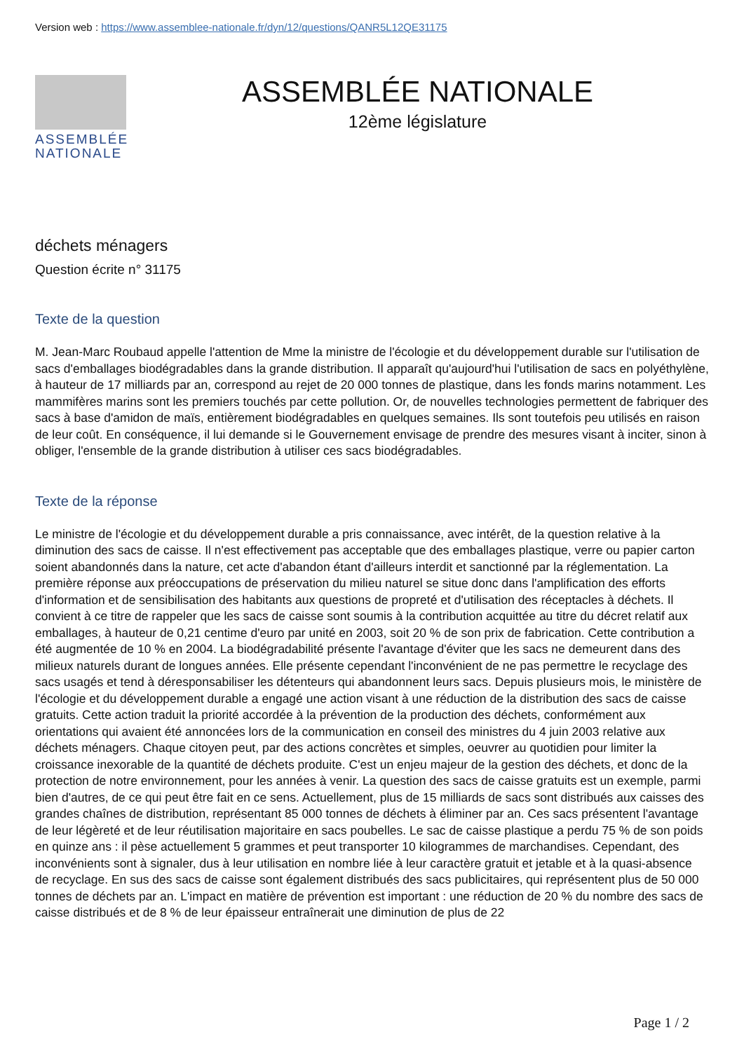Version web : https://www.assemblee-nationale.fr/dyn/12/questions/QANR5L12QE31175
ASSEMBLÉE
NATIONALE
ASSEMBLÉE NATIONALE
12ème législature
déchets ménagers
Question écrite n° 31175
Texte de la question
M. Jean-Marc Roubaud appelle l'attention de Mme la ministre de l'écologie et du développement durable sur l'utilisation de sacs d'emballages biodégradables dans la grande distribution. Il apparaît qu'aujourd'hui l'utilisation de sacs en polyéthylène, à hauteur de 17 milliards par an, correspond au rejet de 20 000 tonnes de plastique, dans les fonds marins notamment. Les mammifères marins sont les premiers touchés par cette pollution. Or, de nouvelles technologies permettent de fabriquer des sacs à base d'amidon de maïs, entièrement biodégradables en quelques semaines. Ils sont toutefois peu utilisés en raison de leur coût. En conséquence, il lui demande si le Gouvernement envisage de prendre des mesures visant à inciter, sinon à obliger, l'ensemble de la grande distribution à utiliser ces sacs biodégradables.
Texte de la réponse
Le ministre de l'écologie et du développement durable a pris connaissance, avec intérêt, de la question relative à la diminution des sacs de caisse. Il n'est effectivement pas acceptable que des emballages plastique, verre ou papier carton soient abandonnés dans la nature, cet acte d'abandon étant d'ailleurs interdit et sanctionné par la réglementation. La première réponse aux préoccupations de préservation du milieu naturel se situe donc dans l'amplification des efforts d'information et de sensibilisation des habitants aux questions de propreté et d'utilisation des réceptacles à déchets. Il convient à ce titre de rappeler que les sacs de caisse sont soumis à la contribution acquittée au titre du décret relatif aux emballages, à hauteur de 0,21 centime d'euro par unité en 2003, soit 20 % de son prix de fabrication. Cette contribution a été augmentée de 10 % en 2004. La biodégradabilité présente l'avantage d'éviter que les sacs ne demeurent dans des milieux naturels durant de longues années. Elle présente cependant l'inconvénient de ne pas permettre le recyclage des sacs usagés et tend à déresponsabiliser les détenteurs qui abandonnent leurs sacs. Depuis plusieurs mois, le ministère de l'écologie et du développement durable a engagé une action visant à une réduction de la distribution des sacs de caisse gratuits. Cette action traduit la priorité accordée à la prévention de la production des déchets, conformément aux orientations qui avaient été annoncées lors de la communication en conseil des ministres du 4 juin 2003 relative aux déchets ménagers. Chaque citoyen peut, par des actions concrètes et simples, oeuvrer au quotidien pour limiter la croissance inexorable de la quantité de déchets produite. C'est un enjeu majeur de la gestion des déchets, et donc de la protection de notre environnement, pour les années à venir. La question des sacs de caisse gratuits est un exemple, parmi bien d'autres, de ce qui peut être fait en ce sens. Actuellement, plus de 15 milliards de sacs sont distribués aux caisses des grandes chaînes de distribution, représentant 85 000 tonnes de déchets à éliminer par an. Ces sacs présentent l'avantage de leur légèreté et de leur réutilisation majoritaire en sacs poubelles. Le sac de caisse plastique a perdu 75 % de son poids en quinze ans : il pèse actuellement 5 grammes et peut transporter 10 kilogrammes de marchandises. Cependant, des inconvénients sont à signaler, dus à leur utilisation en nombre liée à leur caractère gratuit et jetable et à la quasi-absence de recyclage. En sus des sacs de caisse sont également distribués des sacs publicitaires, qui représentent plus de 50 000 tonnes de déchets par an. L'impact en matière de prévention est important : une réduction de 20 % du nombre des sacs de caisse distribués et de 8 % de leur épaisseur entraînerait une diminution de plus de 22
Page 1 / 2